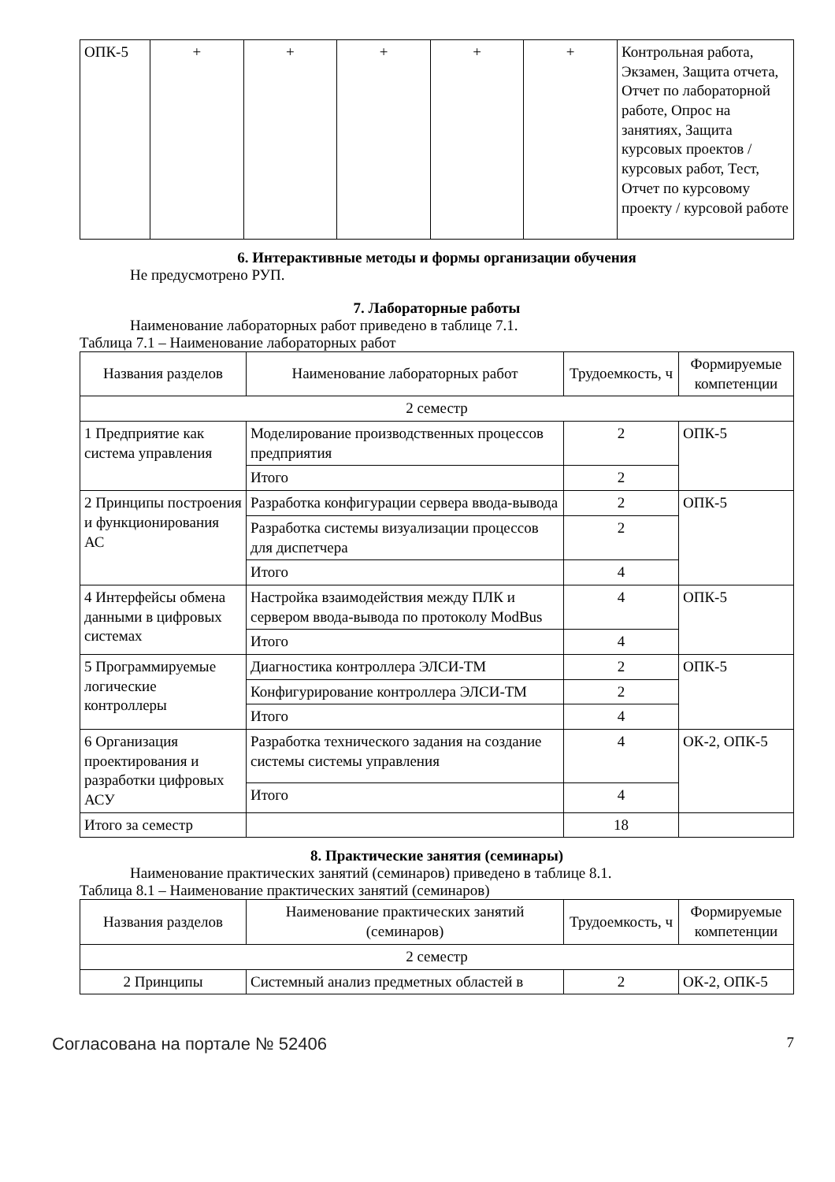| ОПК-5 | + | + | + | + | + | Контрольная работа, Экзамен, Защита отчета, Отчет по лабораторной работе, Опрос на занятиях, Защита курсовых проектов / курсовых работ, Тест, Отчет по курсовому проекту / курсовой работе |
6. Интерактивные методы и формы организации обучения
Не предусмотрено РУП.
7. Лабораторные работы
Наименование лабораторных работ приведено в таблице 7.1.
Таблица 7.1 – Наименование лабораторных работ
| Названия разделов | Наименование лабораторных работ | Трудоемкость, ч | Формируемые компетенции |
| --- | --- | --- | --- |
| 2 семестр | | | |
| 1 Предприятие как система управления | Моделирование производственных процессов предприятия | 2 | ОПК-5 |
| | Итого | 2 | |
| 2 Принципы построения и функционирования АС | Разработка конфигурации сервера ввода-вывода | 2 | ОПК-5 |
| | Разработка системы визуализации процессов для диспетчера | 2 | |
| | Итого | 4 | |
| 4 Интерфейсы обмена данными в цифровых системах | Настройка взаимодействия между ПЛК и сервером ввода-вывода по протоколу ModBus | 4 | ОПК-5 |
| | Итого | 4 | |
| 5 Программируемые логические контроллеры | Диагностика контроллера ЭЛСИ-ТМ | 2 | ОПК-5 |
| | Конфигурирование контроллера ЭЛСИ-ТМ | 2 | |
| | Итого | 4 | |
| 6 Организация проектирования и разработки цифровых АСУ | Разработка технического задания на создание системы системы управления | 4 | ОК-2, ОПК-5 |
| | Итого | 4 | |
| Итого за семестр | | 18 | |
8. Практические занятия (семинары)
Наименование практических занятий (семинаров) приведено в таблице 8.1.
Таблица 8.1 – Наименование практических занятий (семинаров)
| Названия разделов | Наименование практических занятий (семинаров) | Трудоемкость, ч | Формируемые компетенции |
| --- | --- | --- | --- |
| 2 семестр | | | |
| 2 Принципы | Системный анализ предметных областей в | 2 | ОК-2, ОПК-5 |
Согласована на портале № 52406 7